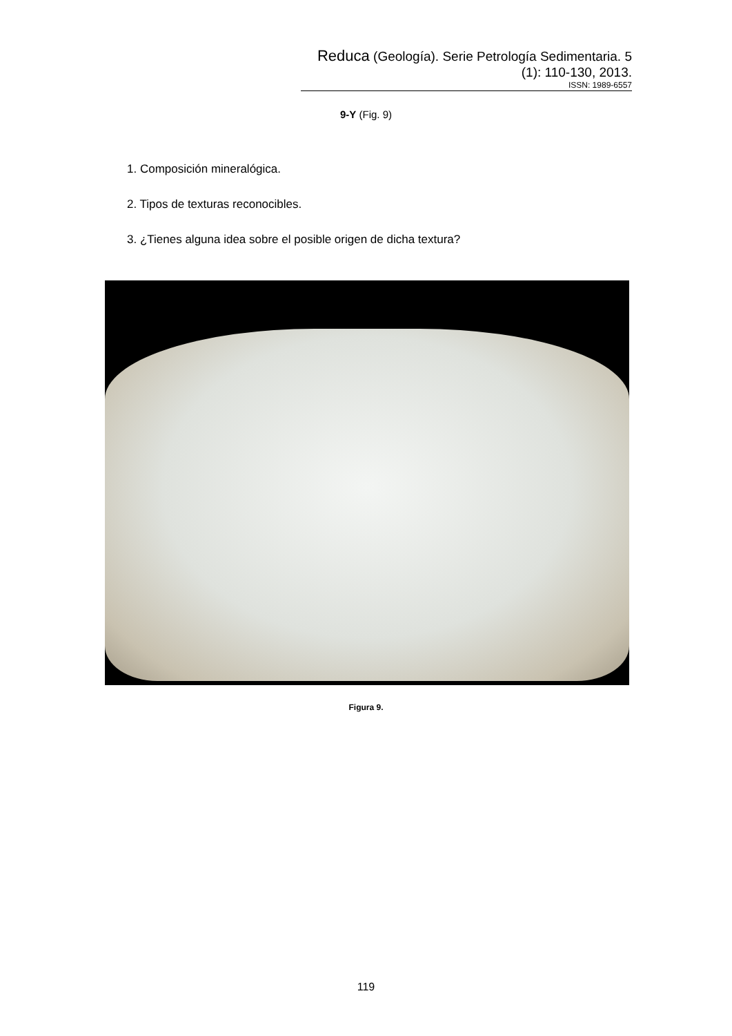Reduca (Geología). Serie Petrología Sedimentaria. 5 (1): 110-130, 2013.
ISSN: 1989-6557
9-Y (Fig. 9)
1. Composición mineralógica.
2. Tipos de texturas reconocibles.
3. ¿Tienes alguna idea sobre el posible origen de dicha textura?
Figura 9.
119